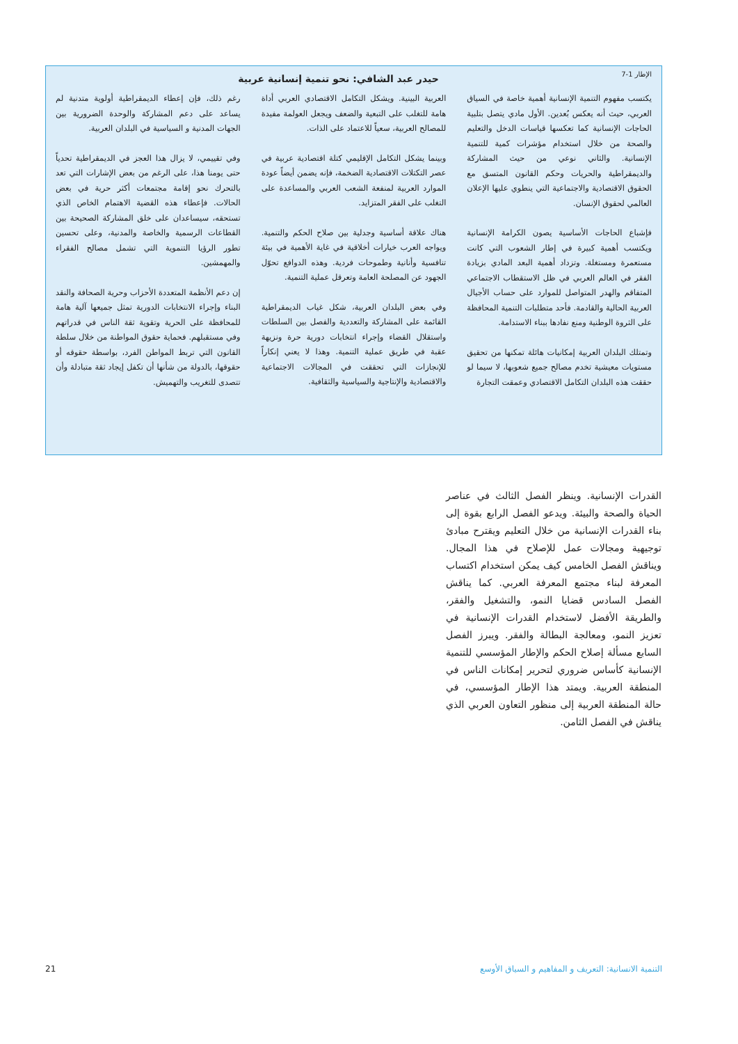الإطار 1-7
حيدر عبد الشافي: نحو تنمية إنسانية عربية
يكتسب مفهوم التنمية الإنسانية أهمية خاصة في السياق العربي، حيث أنه يعكس بُعدين. الأول مادي يتصل بتلبية الحاجات الإنسانية كما تعكسها قياسات الدخل والتعليم والصحة من خلال استخدام مؤشرات كمية للتنمية الإنسانية. والثاني نوعي من حيث المشاركة والديمقراطية والحريات وحكم القانون المتسق مع الحقوق الاقتصادية والاجتماعية التي ينطوي عليها الإعلان العالمي لحقوق الإنسان.
فإشباع الحاجات الأساسية يصون الكرامة الإنسانية ويكتسب أهمية كبيرة في إطار الشعوب التي كانت مستعمرة ومستغلة. وتزداد أهمية البعد المادي بزيادة الفقر في العالم العربي في ظل الاستقطاب الاجتماعي المتفاقم والهدر المتواصل للموارد على حساب الأجيال العربية الحالية والقادمة. فأحد متطلبات التنمية المحافظة على الثروة الوطنية ومنع نفادها ببناء الاستدامة.
وتمتلك البلدان العربية إمكانيات هائلة تمكنها من تحقيق مستويات معيشية تخدم مصالح جميع شعوبها، لا سيما لو حققت هذه البلدان التكامل الاقتصادي وعمقت التجارة
العربية البينية. ويشكل التكامل الاقتصادي العربي أداة هامة للتغلب على التبعية والضعف ويجعل العولمة مفيدة للمصالح العربية، سعياً للاعتماد على الذات.
وبينما يشكل التكامل الإقليمي كتلة اقتصادية عربية في عصر التكتلات الاقتصادية الضخمة، فإنه يضمن أيضاً عودة الموارد العربية لمنفعة الشعب العربي والمساعدة على التغلب على الفقر المتزايد.
هناك علاقة أساسية وجدلية بين صلاح الحكم والتنمية. ويواجه العرب خيارات أخلاقية في غاية الأهمية في بيئة تنافسية وأنانية وطموحات فردية. وهذه الدوافع تحوّل الجهود عن المصلحة العامة وتعرقل عملية التنمية.
وفي بعض البلدان العربية، شكل غياب الديمقراطية القائمة على المشاركة والتعددية والفصل بين السلطات واستقلال القضاء وإجراء انتخابات دورية حرة ونزيهة عقبة في طريق عملية التنمية. وهذا لا يعني إنكاراً للإنجازات التي تحققت في المجالات الاجتماعية والاقتصادية والإنتاجية والسياسية والثقافية.
رغم ذلك، فإن إعطاء الديمقراطية أولوية متدنية لم يساعد على دعم المشاركة والوحدة الضرورية بين الجهات المدنية و السياسية في البلدان العربية.
وفي تقييمي، لا يزال هذا العجز في الديمقراطية تحدياً حتى يومنا هذا، على الرغم من بعض الإشارات التي تعد بالتحرك نحو إقامة مجتمعات أكثر حرية في بعض الحالات. فإعطاء هذه القضية الاهتمام الخاص الذي تستحقه، سيساعدان على خلق المشاركة الصحيحة بين القطاعات الرسمية والخاصة والمدنية، وعلى تحسين تطور الرؤيا التنموية التي تشمل مصالح الفقراء والمهمشين.
إن دعم الأنظمة المتعددة الأحزاب وحرية الصحافة والنقد البناء وإجراء الانتخابات الدورية تمثل جميعها آلية هامة للمحافظة على الحرية وتقوية ثقة الناس في قدراتهم وفي مستقبلهم. فحماية حقوق المواطنة من خلال سلطة القانون التي تربط المواطن الفرد، بواسطة حقوقه أو حقوقها، بالدولة من شأنها أن تكفل إيجاد ثقة متبادلة وأن تتصدى للتغريب والتهميش.
القدرات الإنسانية. وينظر الفصل الثالث في عناصر الحياة والصحة والبيئة. ويدعو الفصل الرابع بقوة إلى بناء القدرات الإنسانية من خلال التعليم ويقترح مبادئ توجيهية ومجالات عمل للإصلاح في هذا المجال. ويناقش الفصل الخامس كيف يمكن استخدام اكتساب المعرفة لبناء مجتمع المعرفة العربي. كما يناقش الفصل السادس قضايا النمو، والتشغيل والفقر، والطريقة الأفضل لاستخدام القدرات الإنسانية في تعزيز النمو، ومعالجة البطالة والفقر. ويبرز الفصل السابع مسألة إصلاح الحكم والإطار المؤسسي للتنمية الإنسانية كأساس ضروري لتحرير إمكانات الناس في المنطقة العربية. ويمتد هذا الإطار المؤسسي، في حالة المنطقة العربية إلى منظور التعاون العربي الذي يناقش في الفصل الثامن.
التنمية الانسانية: التعريف و المفاهيم و السياق الأوسع 21